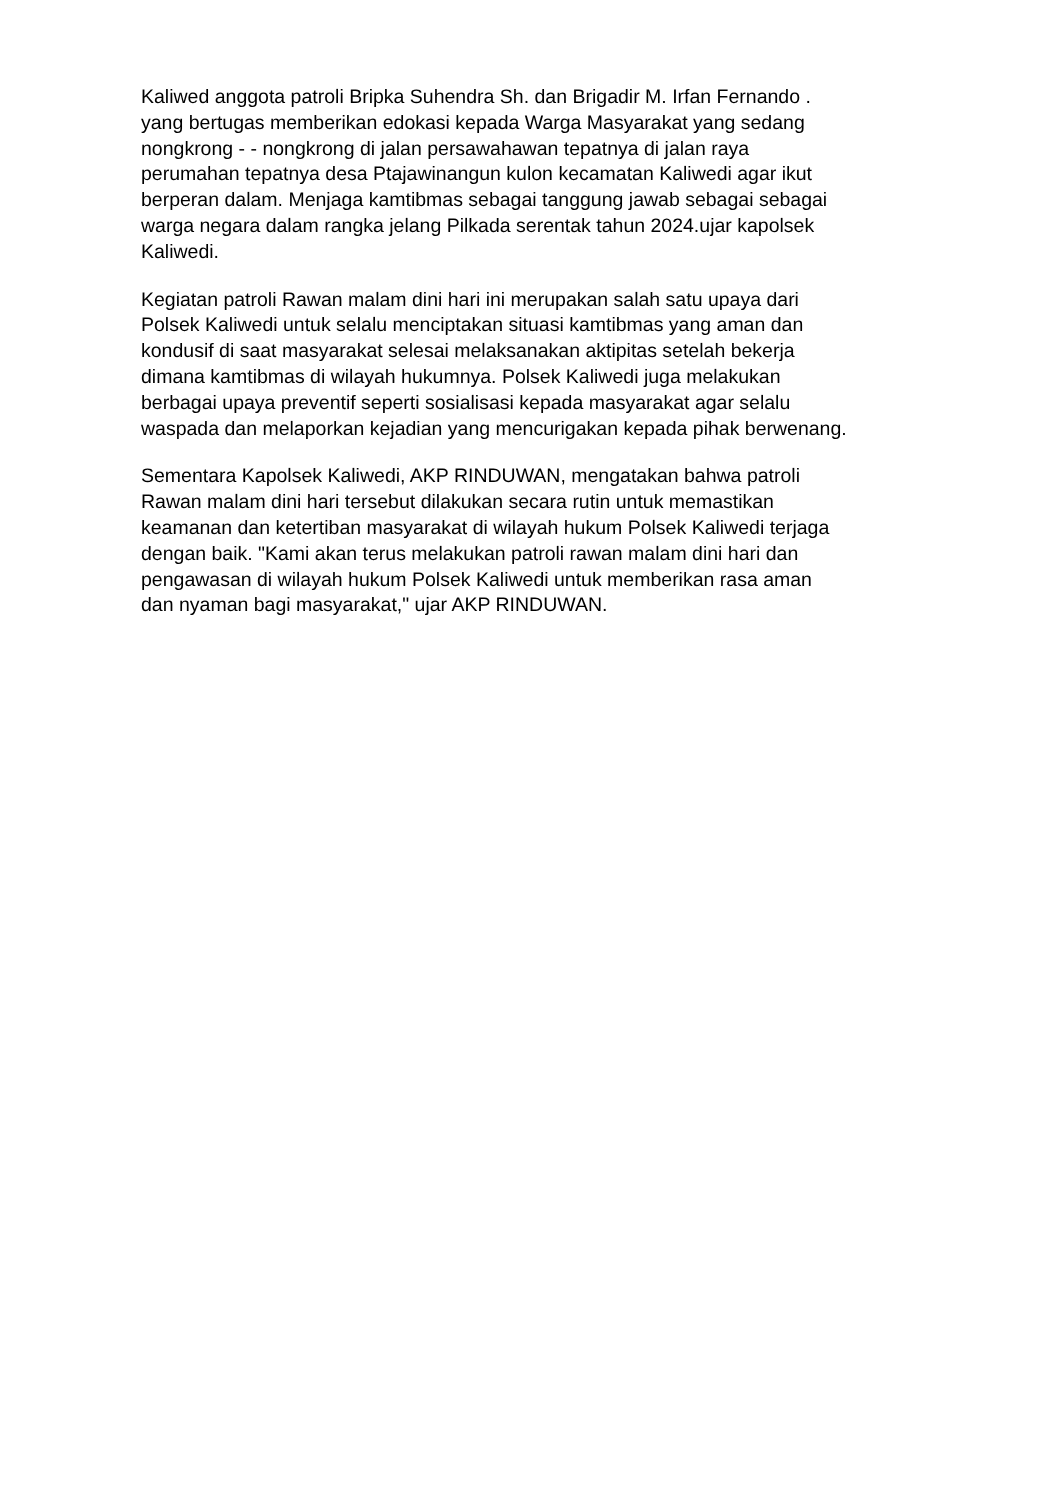Kaliwed anggota patroli Bripka Suhendra Sh. dan Brigadir M. Irfan Fernando . yang bertugas memberikan edokasi kepada Warga Masyarakat yang sedang nongkrong - - nongkrong di jalan persawahawan tepatnya di jalan raya perumahan tepatnya desa Ptajawinangun kulon kecamatan Kaliwedi agar ikut berperan dalam. Menjaga kamtibmas sebagai tanggung jawab sebagai sebagai warga negara dalam rangka jelang Pilkada serentak tahun 2024.ujar kapolsek Kaliwedi.
Kegiatan patroli Rawan malam dini hari ini merupakan salah satu upaya dari Polsek Kaliwedi untuk selalu menciptakan situasi kamtibmas yang aman dan kondusif di saat masyarakat selesai melaksanakan aktipitas setelah bekerja dimana kamtibmas di wilayah hukumnya. Polsek Kaliwedi juga melakukan berbagai upaya preventif seperti sosialisasi kepada masyarakat agar selalu waspada dan melaporkan kejadian yang mencurigakan kepada pihak berwenang.
Sementara Kapolsek Kaliwedi, AKP RINDUWAN, mengatakan bahwa patroli Rawan malam dini hari tersebut dilakukan secara rutin untuk memastikan keamanan dan ketertiban masyarakat di wilayah hukum Polsek Kaliwedi terjaga dengan baik. "Kami akan terus melakukan patroli rawan malam dini hari dan pengawasan di wilayah hukum Polsek Kaliwedi untuk memberikan rasa aman dan nyaman bagi masyarakat," ujar AKP RINDUWAN.